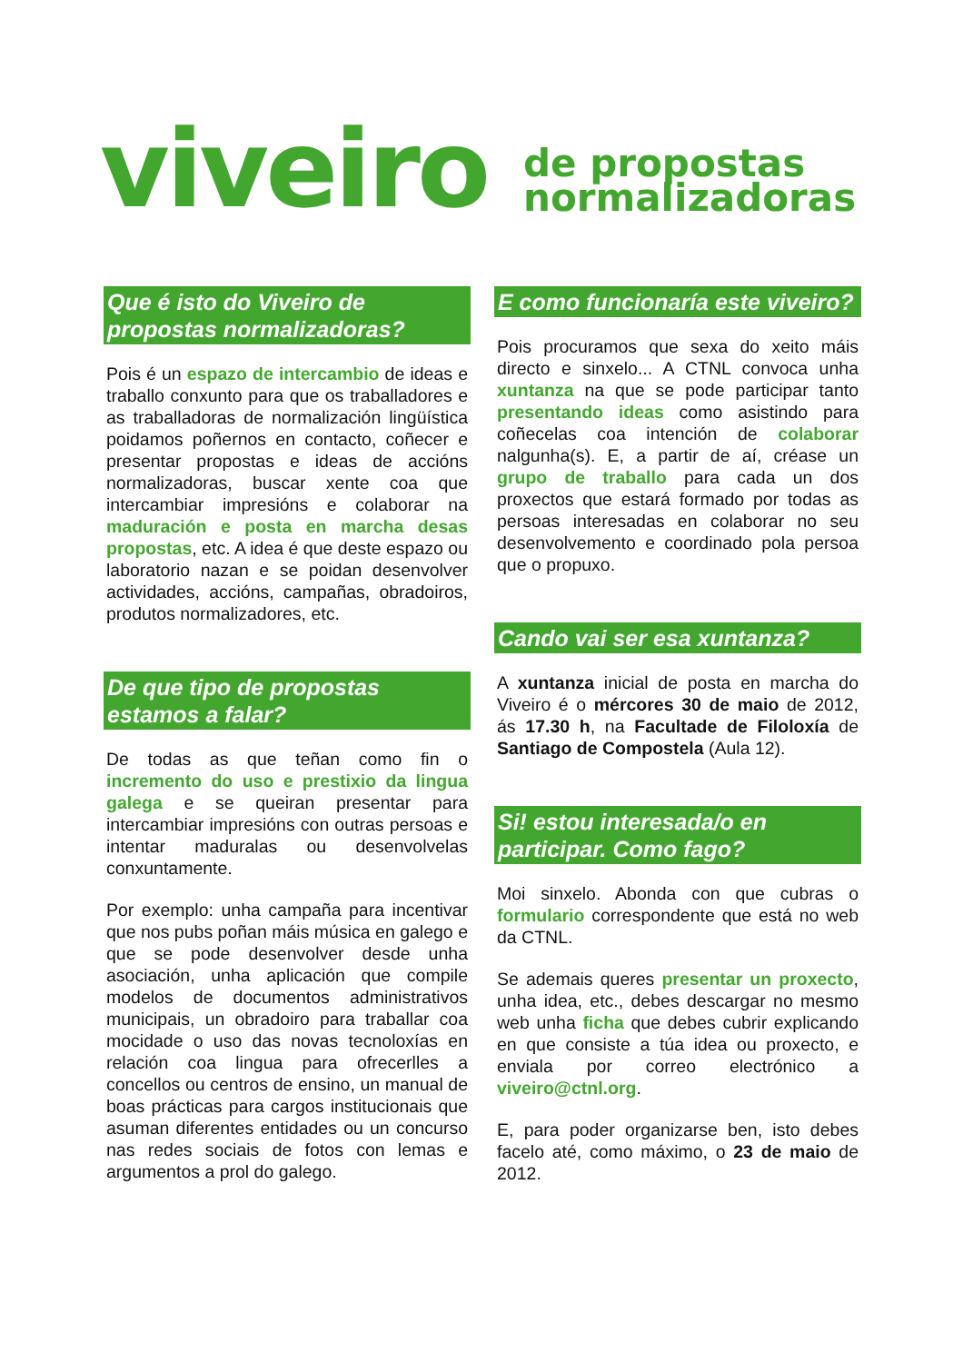viveiro
de propostas
normalizadoras
Que é isto do Viveiro de propostas normalizadoras?
Pois é un espazo de intercambio de ideas e traballo conxunto para que os traballadores e as traballadoras de normalización lingüística poidamos poñernos en contacto, coñecer e presentar propostas e ideas de accións normalizadoras, buscar xente coa que intercambiar impresións e colaborar na maduración e posta en marcha desas propostas, etc. A idea é que deste espazo ou laboratorio nazan e se poidan desenvolver actividades, accións, campañas, obradoiros, produtos normalizadores, etc.
De que tipo de propostas estamos a falar?
De todas as que teñan como fin o incremento do uso e prestixio da lingua galega e se queiran presentar para intercambiar impresións con outras persoas e intentar maduralas ou desenvolvelas conxuntamente.
Por exemplo: unha campaña para incentivar que nos pubs poñan máis música en galego e que se pode desenvolver desde unha asociación, unha aplicación que compile modelos de documentos administrativos municipais, un obradoiro para traballar coa mocidade o uso das novas tecnoloxías en relación coa lingua para ofrecerlles a concellos ou centros de ensino, un manual de boas prácticas para cargos institucionais que asuman diferentes entidades ou un concurso nas redes sociais de fotos con lemas e argumentos a prol do galego.
E como funcionaría este viveiro?
Pois procuramos que sexa do xeito máis directo e sinxelo... A CTNL convoca unha xuntanza na que se pode participar tanto presentando ideas como asistindo para coñecelas coa intención de colaborar nalgunha(s). E, a partir de aí, créase un grupo de traballo para cada un dos proxectos que estará formado por todas as persoas interesadas en colaborar no seu desenvolvemento e coordinado pola persoa que o propuxo.
Cando vai ser esa xuntanza?
A xuntanza inicial de posta en marcha do Viveiro é o mércores 30 de maio de 2012, ás 17.30 h, na Facultade de Filoloxía de Santiago de Compostela (Aula 12).
Si! estou interesada/o en participar. Como fago?
Moi sinxelo. Abonda con que cubras o formulario correspondente que está no web da CTNL.
Se ademais queres presentar un proxecto, unha idea, etc., debes descargar no mesmo web unha ficha que debes cubrir explicando en que consiste a túa idea ou proxecto, e enviala por correo electrónico a viveiro@ctnl.org.
E, para poder organizarse ben, isto debes facelo até, como máximo, o 23 de maio de 2012.